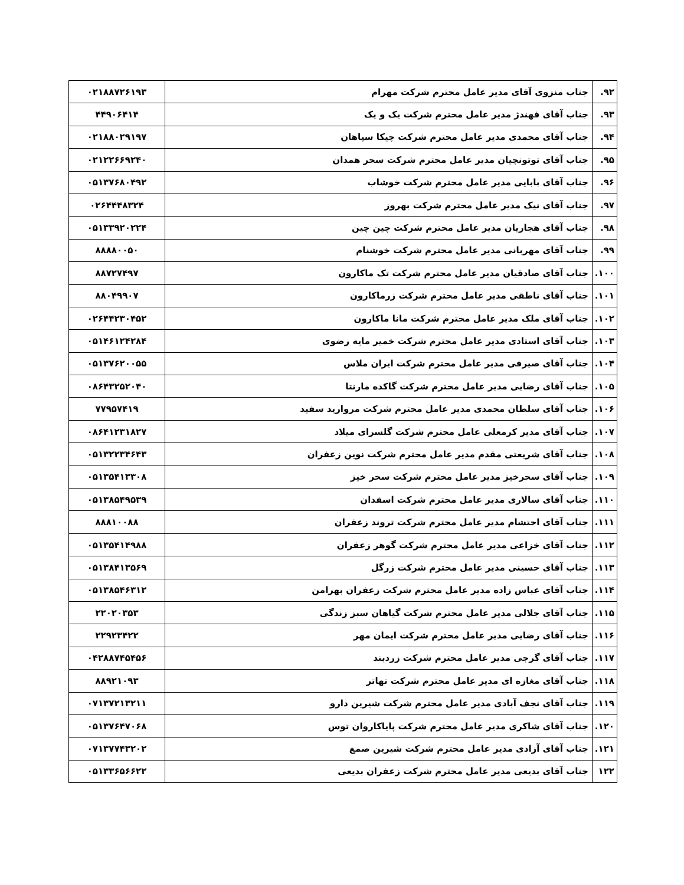| ۹۲. | جناب منزوی آقای مدیر عامل محترم شرکت مهرام | ۰۲۱۸۸۷۲۶۱۹۳ |
| ۹۳. | جناب آقای فهندژ مدیر عامل محترم شرکت یک و یک | ۴۴۹۰۶۴۱۴ |
| ۹۴. | جناب آقای محمدی مدیر عامل محترم شرکت چیکا سپاهان | ۰۲۱۸۸۰۲۹۱۹۷ |
| ۹۵. | جناب آقای توتونچیان مدیر عامل محترم شرکت سحر همدان | ۰۲۱۲۲۶۶۹۲۴۰ |
| ۹۶. | جناب آقای بابایی مدیر عامل محترم شرکت خوشاب | ۰۵۱۳۷۶۸۰۴۹۲ |
| ۹۷. | جناب آقای نیک مدیر عامل محترم شرکت بهروز | ۰۲۶۴۴۴۸۳۲۴ |
| ۹۸. | جناب آقای هجاریان مدیر عامل محترم شرکت چین چین | ۰۵۱۳۳۹۲۰۲۲۴ |
| ۹۹. | جناب آقای مهربانی مدیر عامل محترم شرکت خوشنام | ۸۸۸۸۰۰۵۰ |
| ۱۰۰. | جناب آقای صادقیان مدیر عامل محترم شرکت تک ماکارون | ۸۸۷۲۷۴۹۷ |
| ۱۰۱. | جناب آقای ناطقی مدیر عامل محترم شرکت زرماکارون | ۸۸۰۴۹۹۰۷ |
| ۱۰۲. | جناب آقای ملک مدیر عامل محترم شرکت مانا ماکارون | ۰۲۶۴۴۲۳۰۴۵۲ |
| ۱۰۳. | جناب آقای استادی مدیر عامل محترم شرکت خمیر مایه رضوی | ۰۵۱۴۶۱۲۴۲۸۴ |
| ۱۰۴. | جناب آقای صیرفی مدیر عامل محترم شرکت ایران ملاس | ۰۵۱۳۷۶۲۰۰۵۵ |
| ۱۰۵. | جناب آقای رضایی مدیر عامل محترم شرکت گاکده مارنتا | ۰۸۶۴۳۲۵۲۰۴۰ |
| ۱۰۶. | جناب آقای سلطان محمدی مدیر عامل محترم شرکت مروارید سفید | ۷۷۹۵۷۴۱۹ |
| ۱۰۷. | جناب آقای مدیر کرمعلی عامل محترم شرکت گلسرای میلاد | ۰۸۶۴۱۲۳۱۸۲۷ |
| ۱۰۸. | جناب آقای شریعتی مقدم مدیر عامل محترم شرکت نوین زعفران | ۰۵۱۳۲۲۳۴۶۴۳ |
| ۱۰۹. | جناب آقای سحرخیز مدیر عامل محترم شرکت سحر خیز | ۰۵۱۳۵۴۱۳۳۰۸ |
| ۱۱۰. | جناب آقای سالاری مدیر عامل محترم شرکت اسفدان | ۰۵۱۳۸۵۴۹۵۳۹ |
| ۱۱۱. | جناب آقای احتشام مدیر عامل محترم شرکت تروند زعفران | ۸۸۸۱۰۰۸۸ |
| ۱۱۲. | جناب آقای خزاعی مدیر عامل محترم شرکت گوهر زعفران | ۰۵۱۳۵۴۱۴۹۸۸ |
| ۱۱۳. | جناب آقای حسینی مدیر عامل محترم شرکت زرگل | ۰۵۱۳۸۴۱۳۵۶۹ |
| ۱۱۴. | جناب آقای عباس زاده مدیر عامل محترم شرکت زعفران بهرامن | ۰۵۱۳۸۵۴۶۳۱۲ |
| ۱۱۵. | جناب آقای جلالی مدیر عامل محترم شرکت گیاهان سبز زندگی | ۲۲۰۲۰۳۵۳ |
| ۱۱۶. | جناب آقای رضایی مدیر عامل محترم شرکت ایمان مهر | ۲۲۹۲۳۴۲۲ |
| ۱۱۷. | جناب آقای گرجی مدیر عامل محترم شرکت زردبند | ۰۴۲۸۸۷۴۵۴۵۶ |
| ۱۱۸. | جناب آقای مغازه ای مدیر عامل محترم شرکت تهاتر | ۸۸۹۲۱۰۹۳ |
| ۱۱۹. | جناب آقای نجف آبادی مدیر عامل محترم شرکت شیرین دارو | ۰۷۱۳۷۲۱۳۲۱۱ |
| ۱۲۰. | جناب آقای شاکری مدیر عامل محترم شرکت پایاکاروان توس | ۰۵۱۳۷۶۴۷۰۶۸ |
| ۱۲۱. | جناب آقای آزادی مدیر عامل محترم شرکت شیرین صمغ | ۰۷۱۳۷۷۴۳۲۰۲ |
| ۱۲۲ | جناب آقای بدیعی مدیر عامل محترم شرکت زعفران بدیعی | ۰۵۱۳۳۶۵۶۶۲۲ |